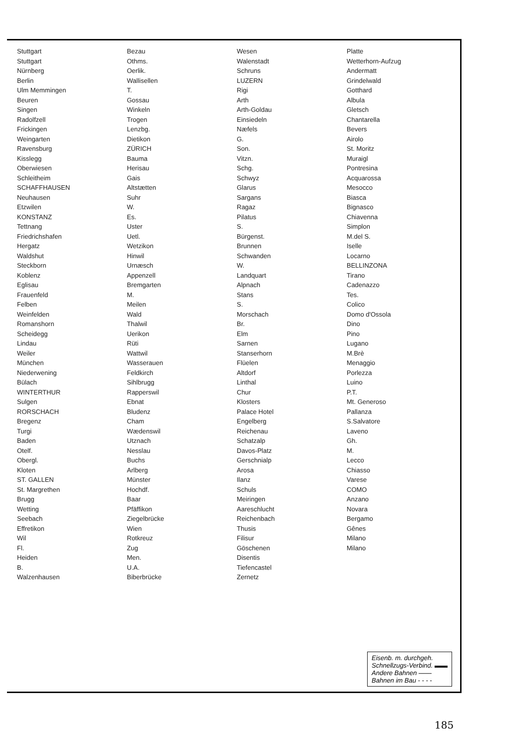Stuttgart
Stuttgart
Nürnberg
Berlin
Ulm Memmingen
Beuren
Singen
Radolfzell
Frickingen
Weingarten
Ravensburg
Kisslegg
Oberwiesen
Schleitheim
SCHAFFHAUSEN
Neuhausen
Etzwilen
KONSTANZ
Tettnang
Friedrichshafen
Hergatz
Waldshut
Steckborn
Koblenz
Eglisau
Frauenfeld
Felben
Weinfelden
Romanshorn
Scheidegg
Lindau
Weiler
München
Niederwening
Bülach
WINTERTHUR
Sulgen
RORSCHACH
Bregenz
Turgi
Baden
Otelf.
Obergl.
Kloten
ST. GALLEN
St. Margrethen
Brugg
Wetting
Seebach
Effretikon
Wil
Fl.
Heiden
B.
Walzenhausen
Bezau
Othms.
Oerlik.
Wallisellen
T.
Gossau
Winkeln
Trogen
Lenzbg.
Dietikon
ZÜRICH
Bauma
Herisau
Gais
Altstætten
Suhr
W.
Es.
Uster
Uetl.
Wetzikon
Hinwil
Urnæsch
Appenzell
Bremgarten
M.
Meilen
Wald
Thalwil
Uerikon
Rüti
Wattwil
Wasserauen
Feldkirch
Sihlbrugg
Rapperswil
Ebnat
Bludenz
Cham
Wædenswil
Utznach
Nesslau
Buchs
Arlberg
Münster
Hochdf.
Baar
Pfäffikon
Ziegelbrücke
Wien
Rotkreuz
Zug
Men.
U.A.
Biberbrücke
Wesen
Walenstadt
Schruns
LUZERN
Rigi
Arth
Arth-Goldau
Einsiedeln
Næfels
G.
Son.
Vitzn.
Schg.
Schwyz
Glarus
Sargans
Ragaz
Pilatus
S.
Bürgenst.
Brunnen
Schwanden
W.
Landquart
Alpnach
Stans
S.
Morschach
Br.
Elm
Sarnen
Stanserhorn
Flüelen
Altdorf
Linthal
Chur
Klosters
Palace Hotel
Engelberg
Reichenau
Schatzalp
Davos-Platz
Gerschnialp
Arosa
Ilanz
Schuls
Meiringen
Aareschlucht
Reichenbach
Thusis
Filisur
Göschenen
Disentis
Tiefencastel
Zernetz
Platte
Wetterhorn-Aufzug
Andermatt
Grindelwald
Gotthard
Albula
Gletsch
Chantarella
Bevers
Airolo
St. Moritz
Muraigl
Pontresina
Acquarossa
Mesocco
Biasca
Bignasco
Chiavenna
Simplon
M.del S.
Iselle
Locarno
BELLINZONA
Tirano
Cadenazzo
Tes.
Colico
Domo d'Ossola
Dino
Pino
Lugano
M.Brè
Menaggio
Porlezza
Luino
P.T.
Mt. Generoso
Pallanza
S.Salvatore
Laveno
Gh.
M.
Lecco
Chiasso
Varese
COMO
Anzano
Novara
Bergamo
Gênes
Milano
Milano
Eisenb. m. durchgeh.
Schnellzugs-Verbind. ▬▬
Andere Bahnen ——
Bahnen im Bau - - - -
185